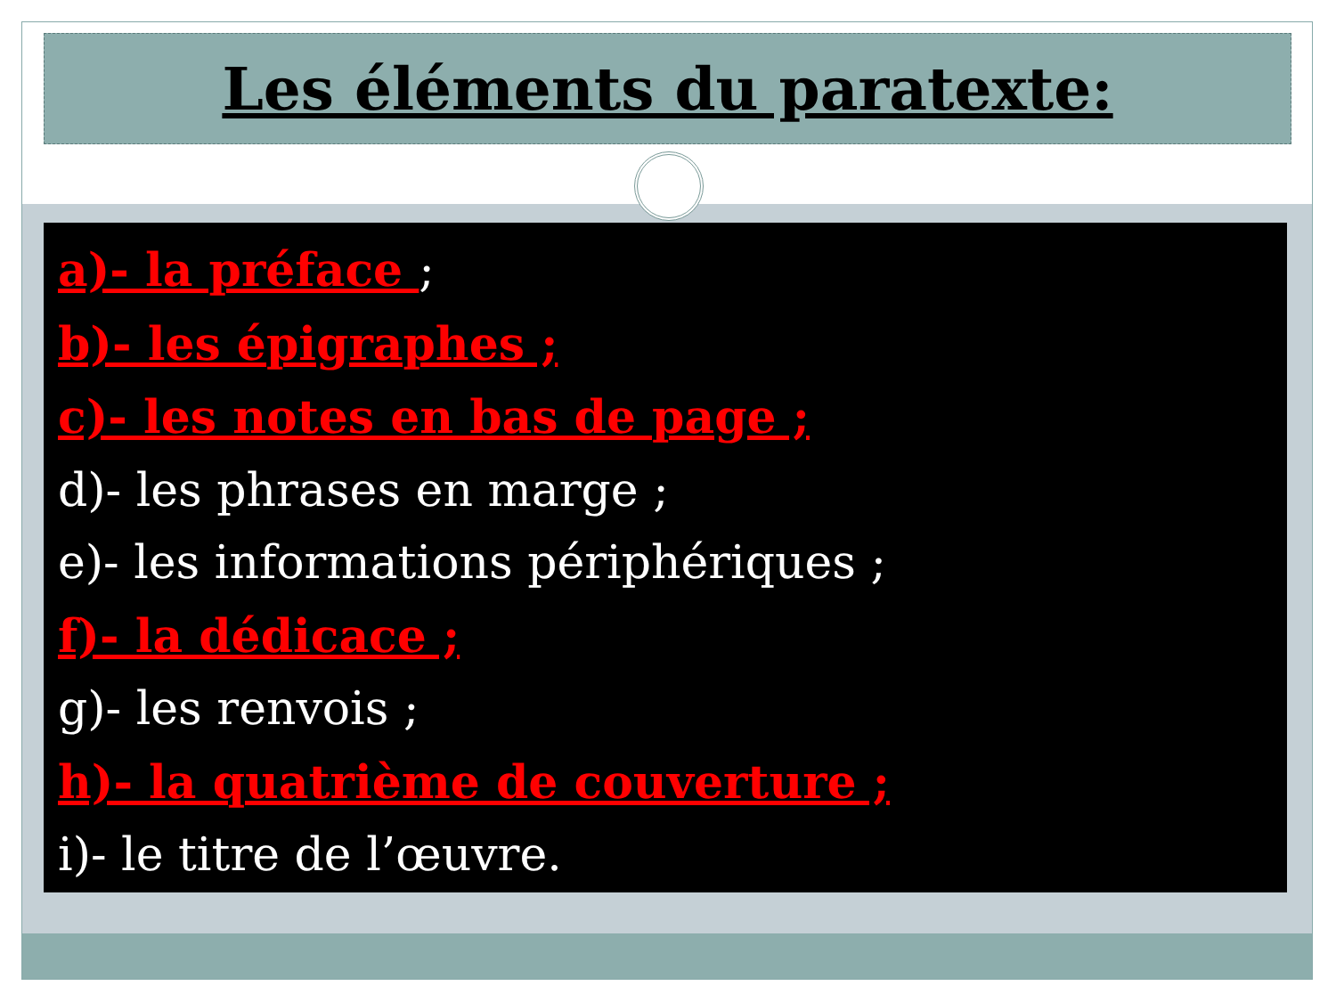Les éléments du paratexte:
a)- la préface ;
b)- les épigraphes ;
c)- les notes en bas de page ;
d)- les phrases en marge ;
e)- les informations périphériques ;
f)- la dédicace ;
g)- les renvois ;
h)- la quatrième de couverture ;
i)- le titre de l’œuvre.